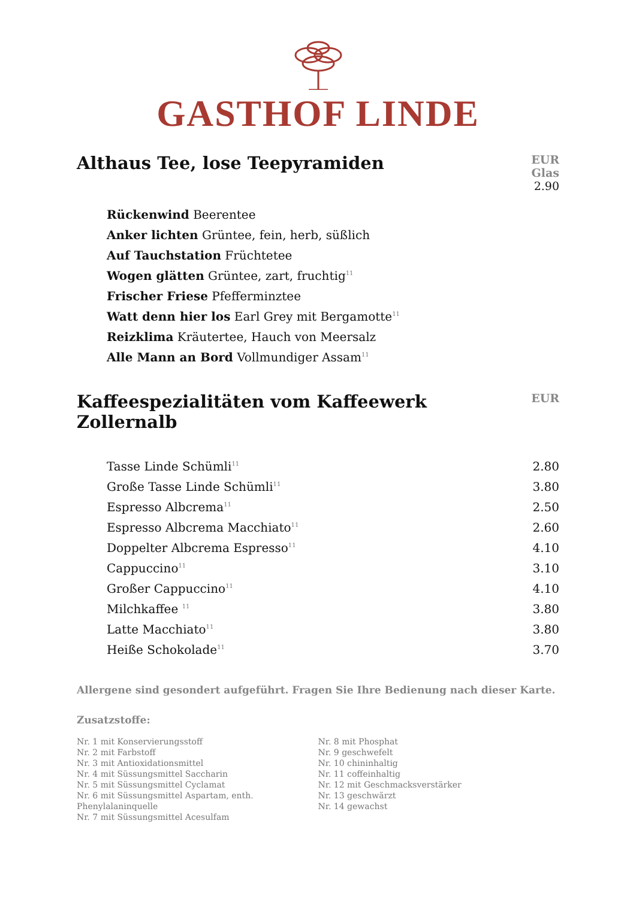GASTHOF LINDE
Althaus Tee, lose Teepyramiden
EUR
Glas
2.90
| Rückenwind Beerentee |
| Anker lichten Grüntee, fein, herb, süßlich |
| Auf Tauchstation Früchtetee |
| Wogen glätten Grüntee, zart, fruchtig<sup>11</sup> |
| Frischer Friese Pfefferminztee |
| Watt denn hier los Earl Grey mit Bergamotte<sup>11</sup> |
| Reizklima Kräutertee, Hauch von Meersalz |
| Alle Mann an Bord Vollmundiger Assam<sup>11</sup> |
Kaffeespezialitäten vom Kaffeewerk Zollernalb
EUR
| Tasse Linde Schümli<sup>11</sup> | 2.80 |
| Große Tasse Linde Schümli<sup>11</sup> | 3.80 |
| Espresso Albcrema<sup>11</sup> | 2.50 |
| Espresso Albcrema Macchiato<sup>11</sup> | 2.60 |
| Doppelter Albcrema Espresso<sup>11</sup> | 4.10 |
| Cappuccino<sup>11</sup> | 3.10 |
| Großer Cappuccino<sup>11</sup> | 4.10 |
| Milchkaffee <sup>11</sup> | 3.80 |
| Latte Macchiato<sup>11</sup> | 3.80 |
| Heiße Schokolade<sup>11</sup> | 3.70 |
Allergene sind gesondert aufgeführt. Fragen Sie Ihre Bedienung nach dieser Karte.
Zusatzstoffe:
Nr. 1 mit Konservierungsstoff
Nr. 2 mit Farbstoff
Nr. 3 mit Antioxidationsmittel
Nr. 4 mit Süssungsmittel Saccharin
Nr. 5 mit Süssungsmittel Cyclamat
Nr. 6 mit Süssungsmittel Aspartam, enth. Phenylalaninquelle
Nr. 7 mit Süssungsmittel Acesulfam
Nr. 8 mit Phosphat
Nr. 9 geschwefelt
Nr. 10 chininhaltig
Nr. 11 coffeinhaltig
Nr. 12 mit Geschmacksverstärker
Nr. 13 geschwärzt
Nr. 14 gewachst